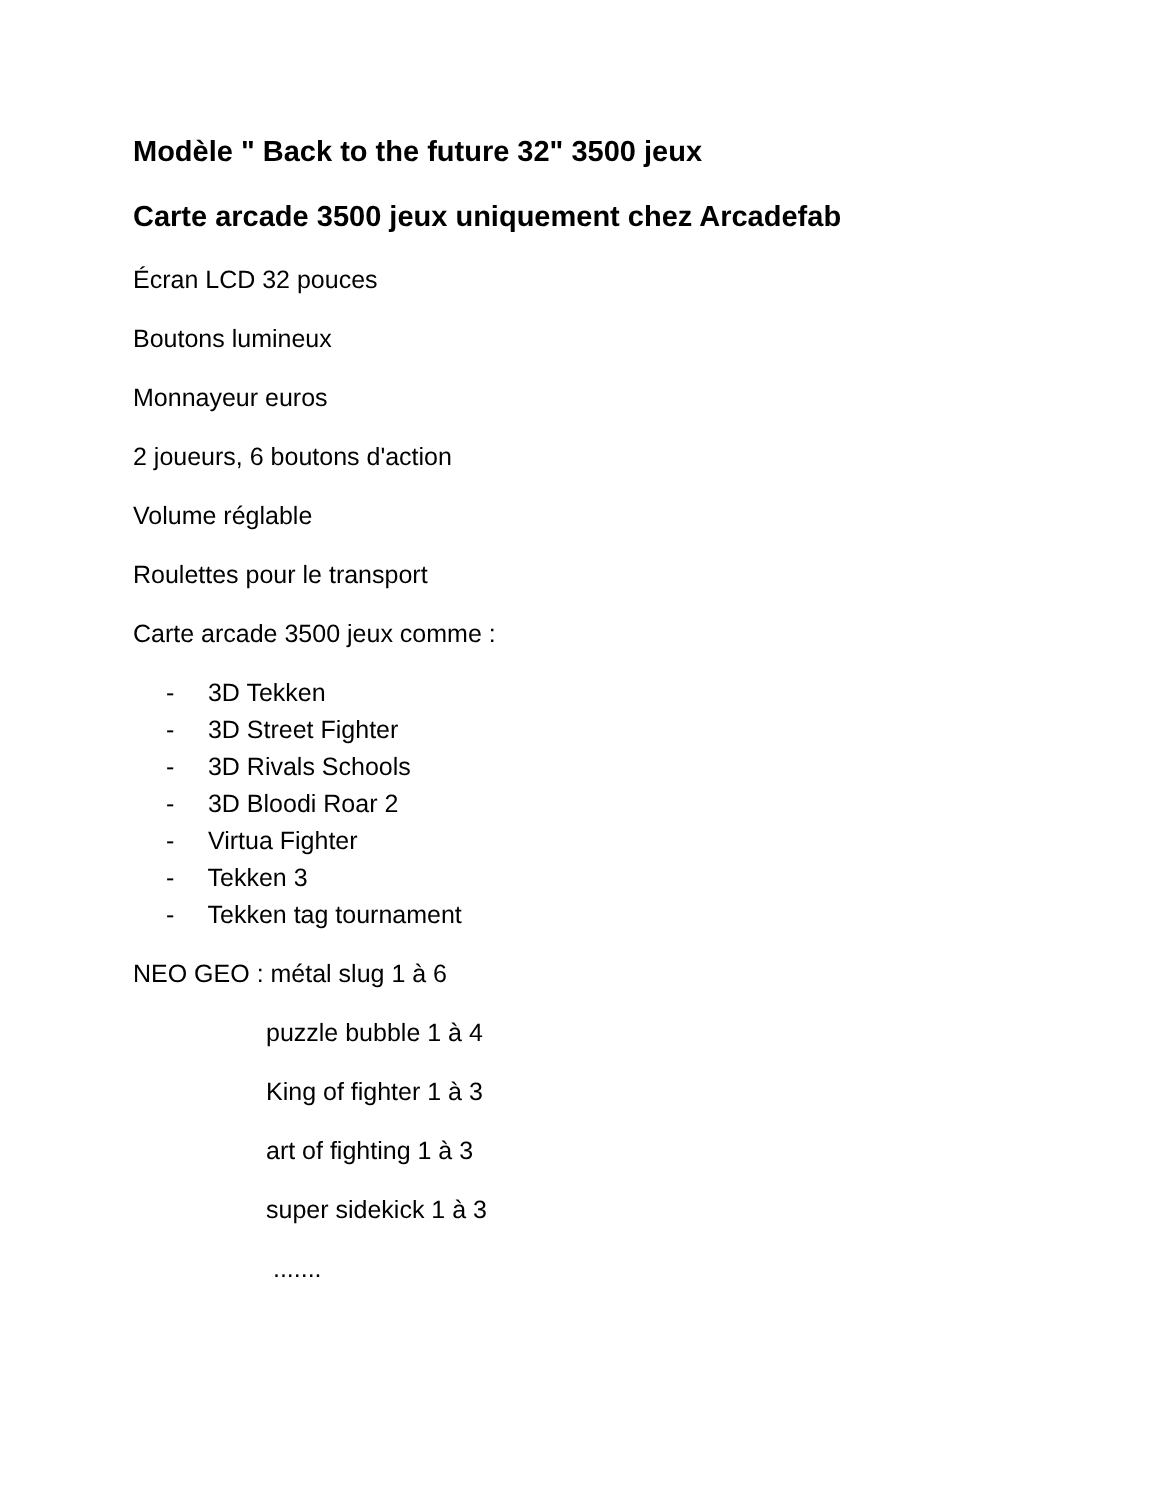Modèle " Back to the future 32" 3500 jeux
Carte arcade 3500 jeux uniquement chez Arcadefab
Écran LCD 32 pouces
Boutons lumineux
Monnayeur euros
2 joueurs, 6 boutons d'action
Volume réglable
Roulettes pour le transport
Carte arcade 3500 jeux comme :
- 3D Tekken
- 3D Street Fighter
- 3D Rivals Schools
- 3D Bloodi Roar 2
- Virtua Fighter
- Tekken 3
- Tekken tag tournament
NEO GEO : métal slug 1 à 6
puzzle bubble 1 à 4
King of fighter 1 à 3
art of fighting 1 à 3
super sidekick 1 à 3
.......